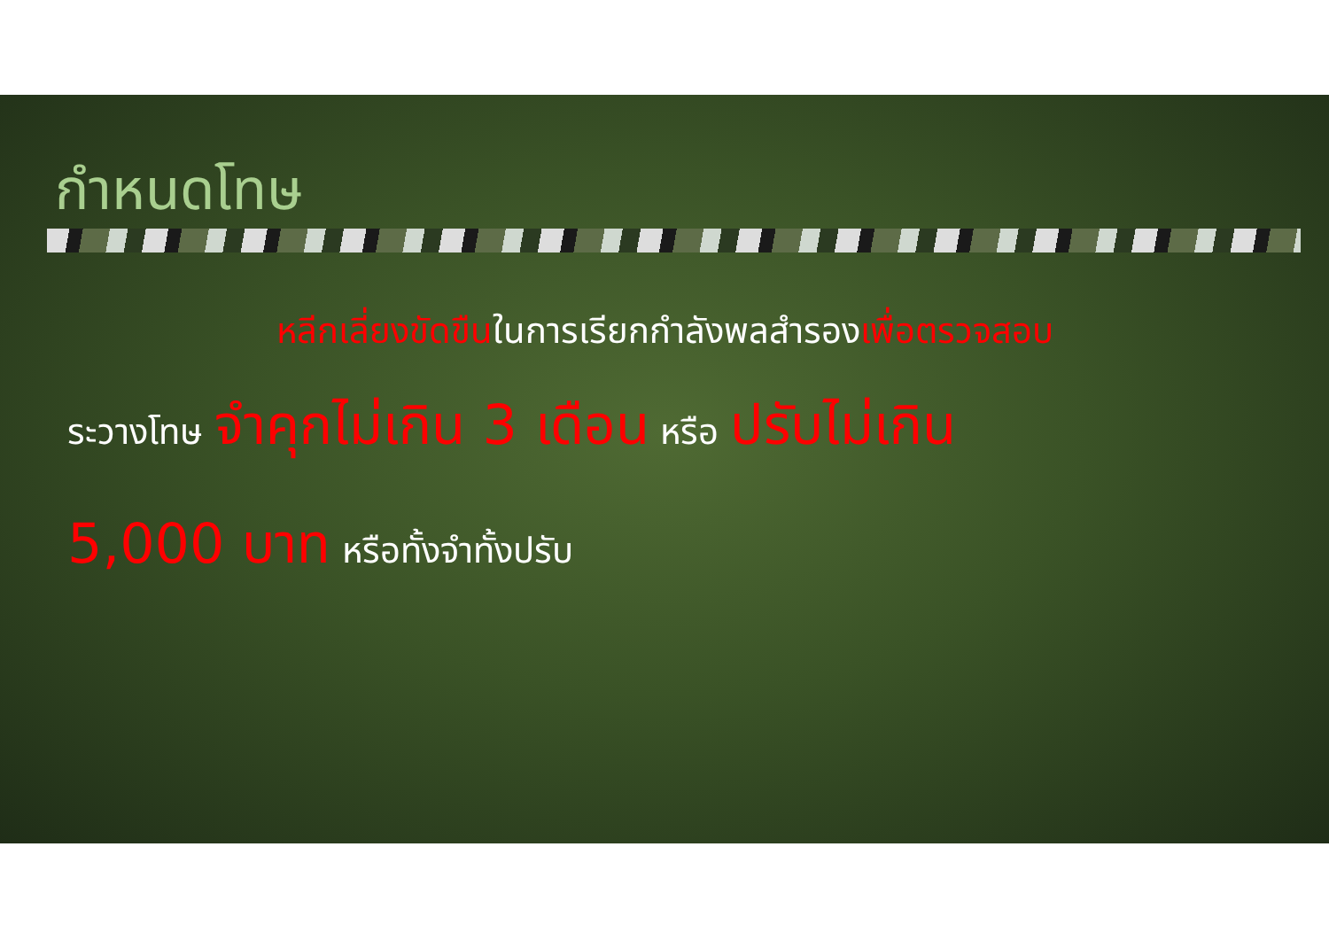กำหนดโทษ
หลีกเลี่ยงขัดขืนในการเรียกกำลังพลสำรองเพื่อตรวจสอบ
ระวางโทษ จำคุกไม่เกิน 3 เดือน หรือ ปรับไม่เกิน
5,000 บาท หรือทั้งจำทั้งปรับ